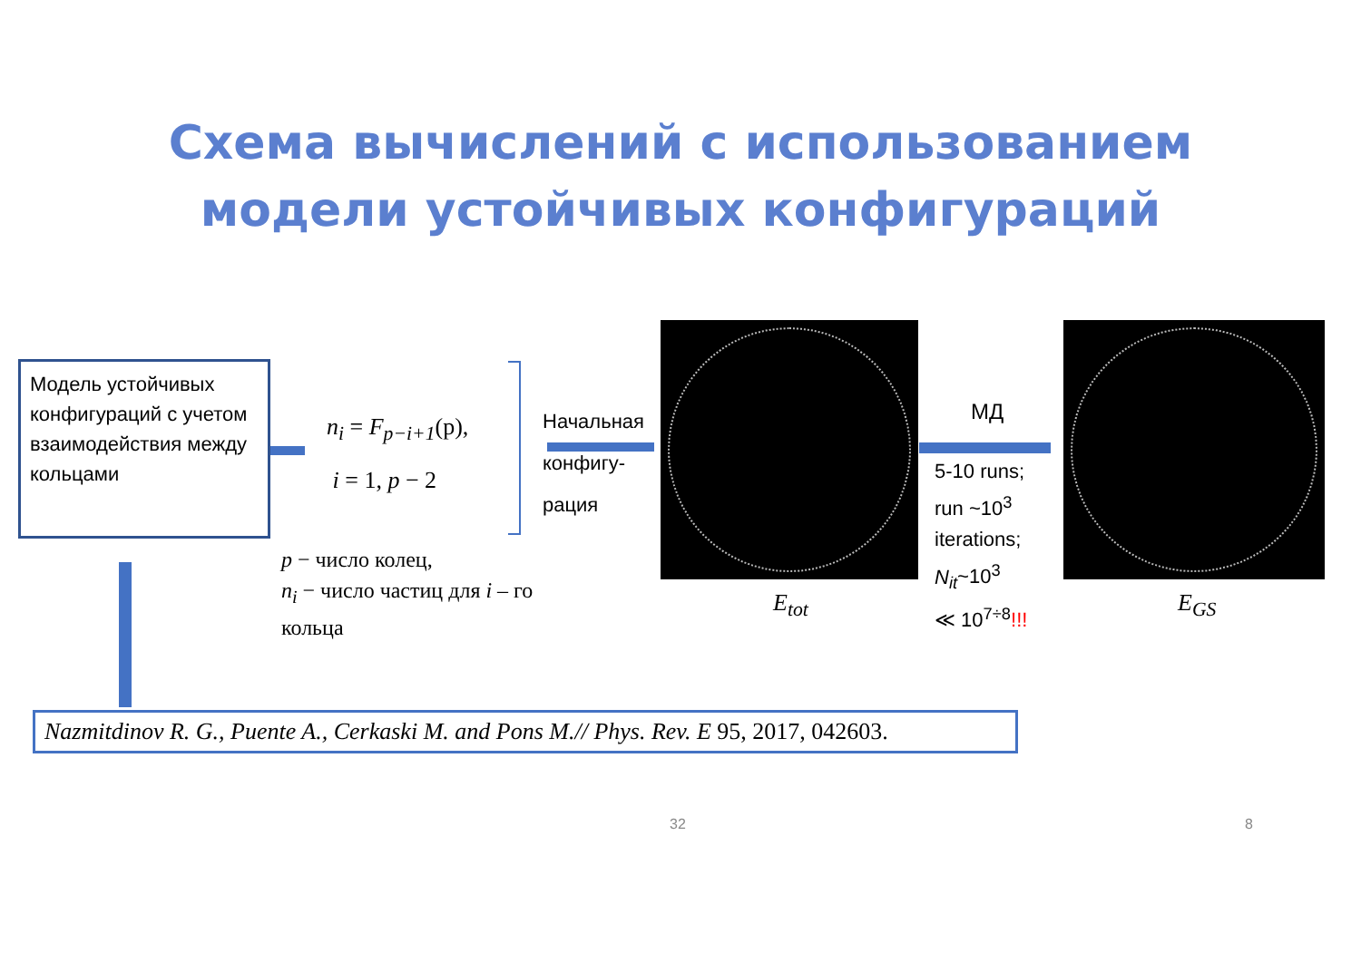Схема вычислений с использованием
модели устойчивых конфигураций
Модель устойчивых конфигураций с учетом взаимодействия между кольцами
n<sub>i</sub> = F<sub>p−i+1</sub>(p),
i = 1, p − 2
Начальная
конфигу-
рация
МД
5-10 runs;
run ~10<sup>3</sup>
iterations;
N<sub>it</sub>~10<sup>3</sup>
≪ 10<sup>7÷8</sup>!!!
E<sub>tot</sub> E<sub>GS</sub>
p − число колец,
n<sub>i</sub> − число частиц для i – го
кольца
Nazmitdinov R. G., Puente A., Cerkaski M. and Pons M.// Phys. Rev. E 95, 2017, 042603.
32 8